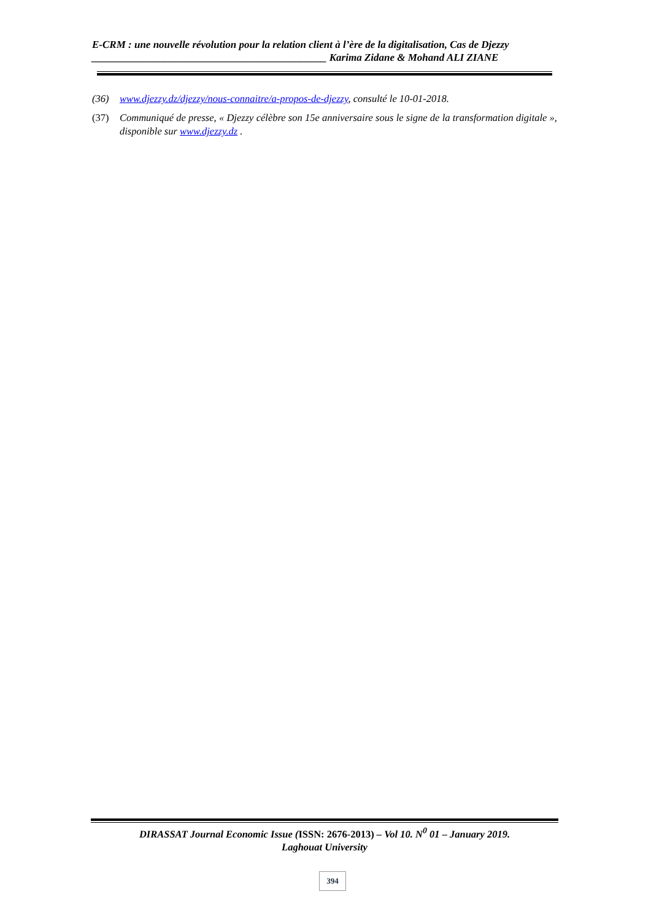E-CRM : une nouvelle révolution pour la relation client à l’ère de la digitalisation, Cas de Djezzy
_____________________________________________ Karima Zidane & Mohand ALI ZIANE
(36) www.djezzy.dz/djezzy/nous-connaitre/a-propos-de-djezzy, consulté le 10-01-2018.
(37) Communiqué de presse, « Djezzy célèbre son 15e anniversaire sous le signe de la transformation digitale », disponible sur www.djezzy.dz .
DIRASSAT Journal Economic Issue (ISSN: 2676-2013) – Vol 10. N<sup>0</sup> 01 – January 2019.
Laghouat University
394